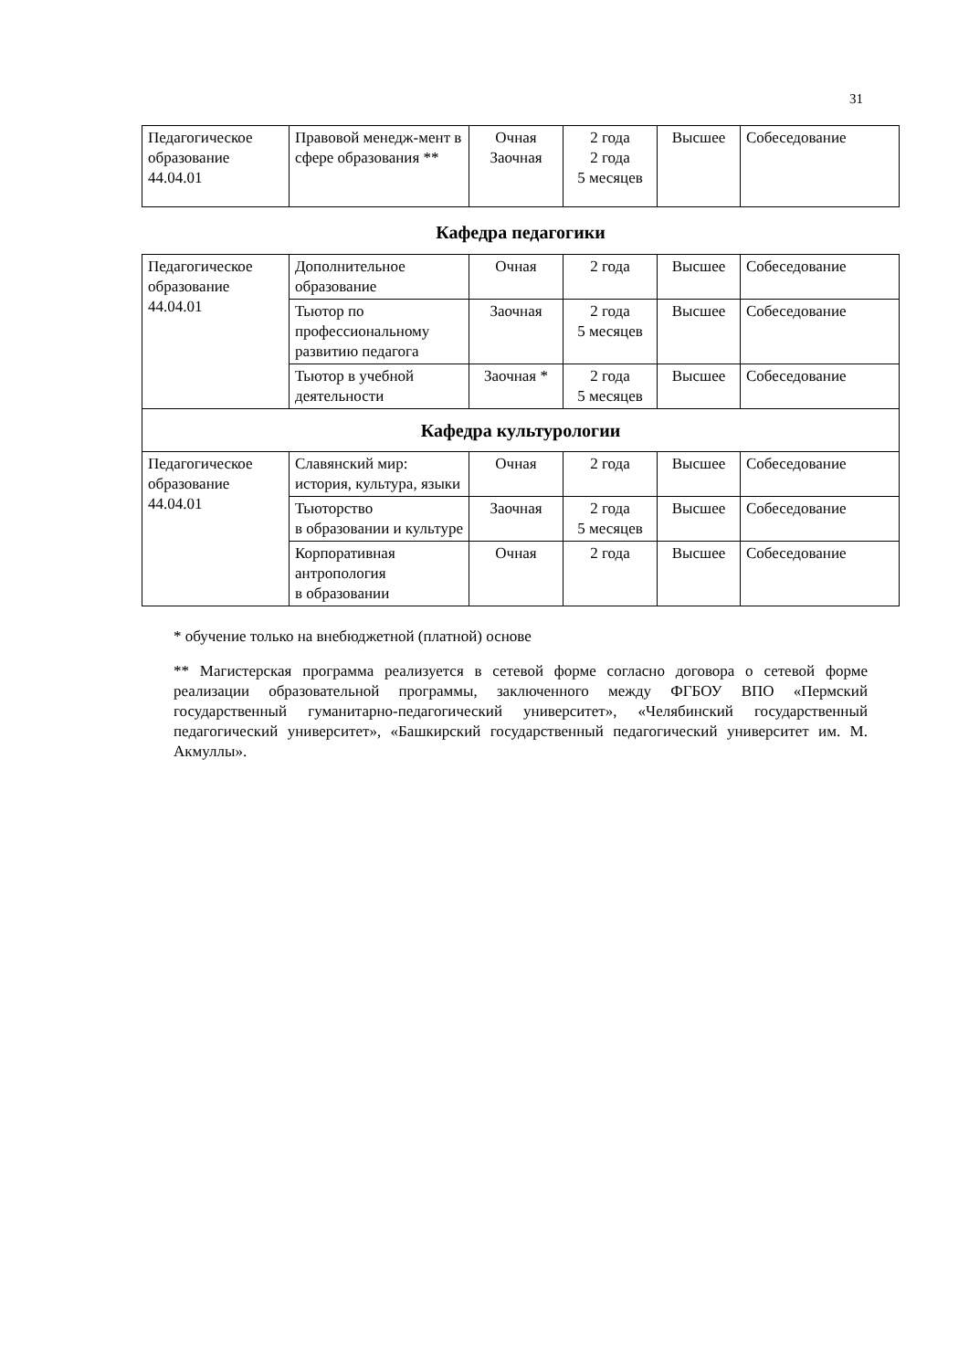31
| Педагогическое образование 44.04.01 | Правовой менедж-мент в сфере образования ** | Очная Заочная | 2 года 2 года 5 месяцев | Высшее | Собеседование |
Кафедра педагогики
| Педагогическое образование 44.04.01 | Дополнительное образование | Очная | 2 года | Высшее | Собеседование |
| | Тьютор по профессиональному развитию педагога | Заочная | 2 года 5 месяцев | Высшее | Собеседование |
| | Тьютор в учебной деятельности | Заочная * | 2 года 5 месяцев | Высшее | Собеседование |
| Кафедра культурологии | | | | | |
| Педагогическое образование 44.04.01 | Славянский мир: история, культура, языки | Очная | 2 года | Высшее | Собеседование |
| | Тьюторство в образовании и культуре | Заочная | 2 года 5 месяцев | Высшее | Собеседование |
| | Корпоративная антропология в образовании | Очная | 2 года | Высшее | Собеседование |
* обучение только на внебюджетной (платной) основе
** Магистерская программа реализуется в сетевой форме согласно договора о сетевой форме реализации образовательной программы, заключенного между ФГБОУ ВПО «Пермский государственный гуманитарно-педагогический университет», «Челябинский государственный педагогический университет», «Башкирский государственный педагогический университет им. М. Акмуллы».